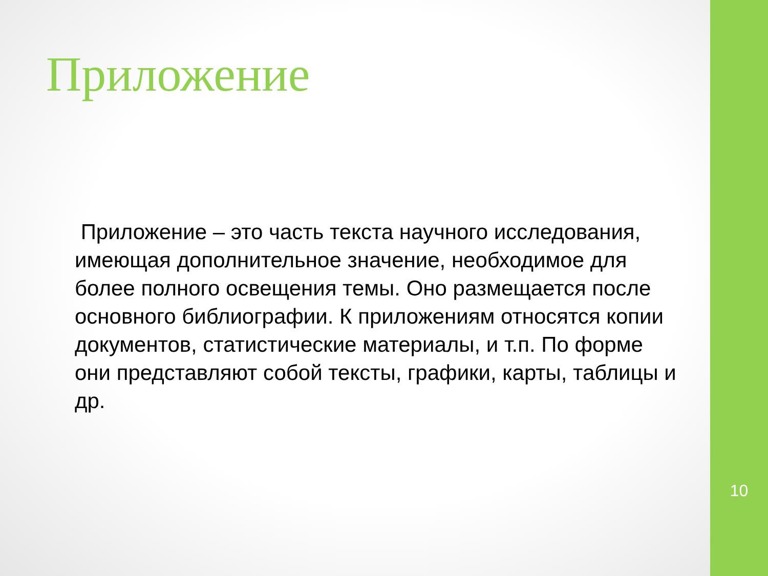Приложение
Приложение – это часть текста научного исследования, имеющая дополнительное значение, необходимое для более полного освещения темы. Оно размещается после основного библиографии. К приложениям относятся копии документов, статистические материалы, и т.п. По форме они представляют собой тексты, графики, карты, таблицы и др.
10